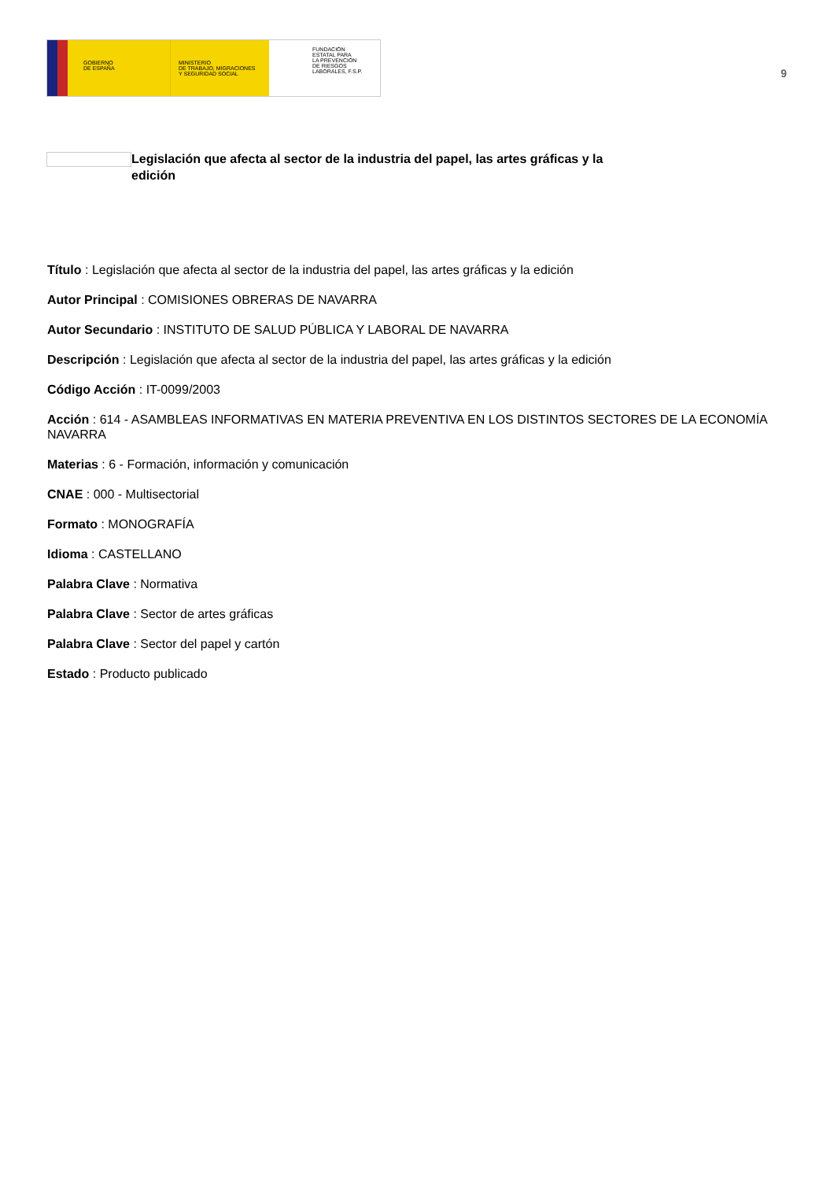GOBIERNO
DE ESPAÑA
MINISTERIO
DE TRABAJO, MIGRACIONES
Y SEGURIDAD SOCIAL
FUNDACIÓN
ESTATAL PARA
LA PREVENCIÓN
DE RIESGOS
LABORALES, F.S.P.
9
Legislación que afecta al sector de la industria del papel, las artes gráficas y la edición
Título : Legislación que afecta al sector de la industria del papel, las artes gráficas y la edición
Autor Principal : COMISIONES OBRERAS DE NAVARRA
Autor Secundario : INSTITUTO DE SALUD PÚBLICA Y LABORAL DE NAVARRA
Descripción : Legislación que afecta al sector de la industria del papel, las artes gráficas y la edición
Código Acción : IT-0099/2003
Acción : 614 - ASAMBLEAS INFORMATIVAS EN MATERIA PREVENTIVA EN LOS DISTINTOS SECTORES DE LA ECONOMÍA NAVARRA
Materias : 6 - Formación, información y comunicación
CNAE : 000 - Multisectorial
Formato : MONOGRAFÍA
Idioma : CASTELLANO
Palabra Clave : Normativa
Palabra Clave : Sector de artes gráficas
Palabra Clave : Sector del papel y cartón
Estado : Producto publicado